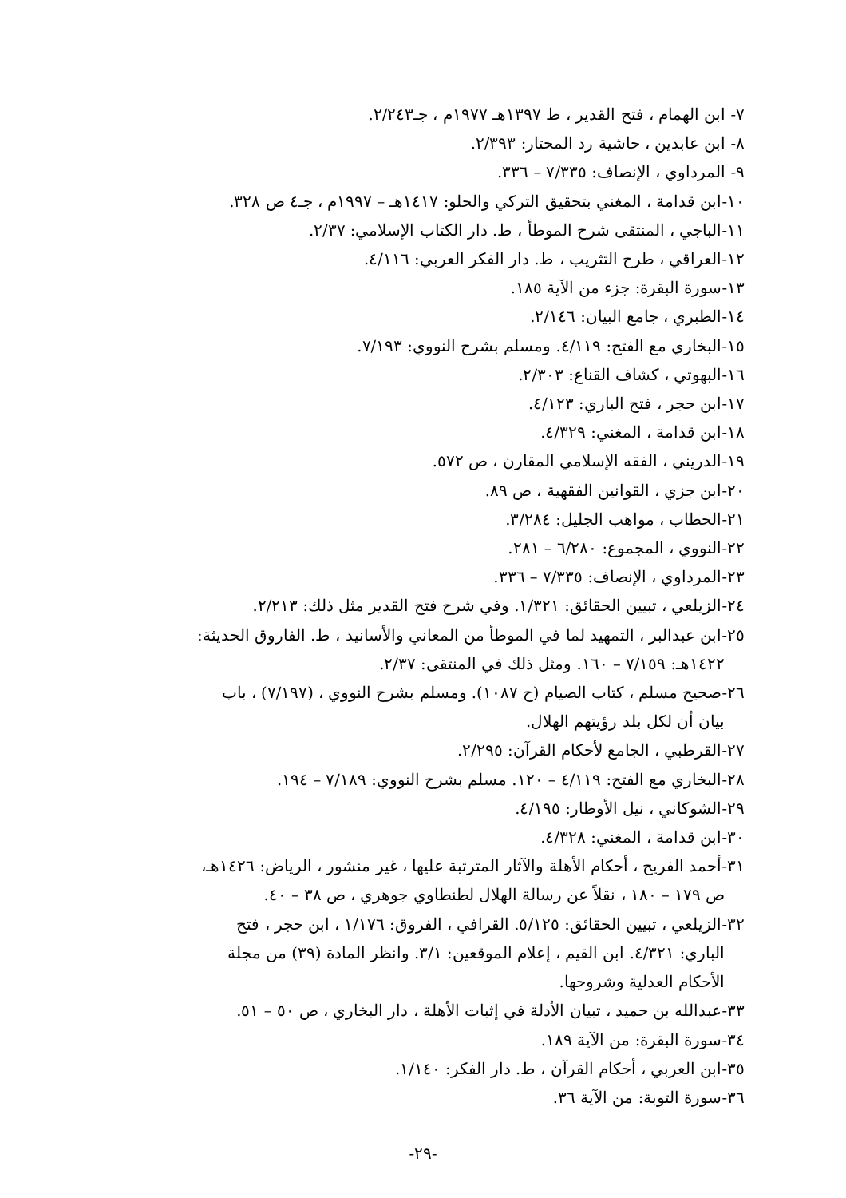٧- ابن الهمام ، فتح القدير ، ط ١٣٩٧هـ ١٩٧٧م ، جـ٢/٢٤٣.
٨- ابن عابدين ، حاشية رد المحتار: ٢/٣٩٣.
٩- المرداوي ، الإنصاف: ٧/٣٣٥ – ٣٣٦.
١٠-ابن قدامة ، المغني بتحقيق التركي والحلو: ١٤١٧هـ – ١٩٩٧م ، جـ٤ ص ٣٢٨.
١١-الباجي ، المنتقى شرح الموطأ ، ط. دار الكتاب الإسلامي: ٢/٣٧.
١٢-العراقي ، طرح التثريب ، ط. دار الفكر العربي: ٤/١١٦.
١٣-سورة البقرة: جزء من الآية ١٨٥.
١٤-الطبري ، جامع البيان: ٢/١٤٦.
١٥-البخاري مع الفتح: ٤/١١٩. ومسلم بشرح النووي: ٧/١٩٣.
١٦-البهوتي ، كشاف القناع: ٢/٣٠٣.
١٧-ابن حجر ، فتح الباري: ٤/١٢٣.
١٨-ابن قدامة ، المغني: ٤/٣٢٩.
١٩-الدريني ، الفقه الإسلامي المقارن ، ص ٥٧٢.
٢٠-ابن جزي ، القوانين الفقهية ، ص ٨٩.
٢١-الحطاب ، مواهب الجليل: ٣/٢٨٤.
٢٢-النووي ، المجموع: ٦/٢٨٠ – ٢٨١.
٢٣-المرداوي ، الإنصاف: ٧/٣٣٥ – ٣٣٦.
٢٤-الزيلعي ، تبيين الحقائق: ١/٣٢١. وفي شرح فتح القدير مثل ذلك: ٢/٢١٣.
٢٥-ابن عبدالبر ، التمهيد لما في الموطأ من المعاني والأسانيد ، ط. الفاروق الحديثة:
١٤٢٢هـ: ٧/١٥٩ – ١٦٠. ومثل ذلك في المنتقى: ٢/٣٧.
٢٦-صحيح مسلم ، كتاب الصيام (ح ١٠٨٧). ومسلم بشرح النووي ، (٧/١٩٧) ، باب
بيان أن لكل بلد رؤيتهم الهلال.
٢٧-القرطبي ، الجامع لأحكام القرآن: ٢/٢٩٥.
٢٨-البخاري مع الفتح: ٤/١١٩ – ١٢٠. مسلم بشرح النووي: ٧/١٨٩ – ١٩٤.
٢٩-الشوكاني ، نيل الأوطار: ٤/١٩٥.
٣٠-ابن قدامة ، المغني: ٤/٣٢٨.
٣١-أحمد الفريح ، أحكام الأهلة والآثار المترتبة عليها ، غير منشور ، الرياض: ١٤٢٦هـ،
ص ١٧٩ – ١٨٠ ، نقلاً عن رسالة الهلال لطنطاوي جوهري ، ص ٣٨ – ٤٠.
٣٢-الزيلعي ، تبيين الحقائق: ٥/١٢٥. القرافي ، الفروق: ١/١٧٦ ، ابن حجر ، فتح
الباري: ٤/٣٢١. ابن القيم ، إعلام الموقعين: ٣/١. وانظر المادة (٣٩) من مجلة
الأحكام العدلية وشروحها.
٣٣-عبدالله بن حميد ، تبيان الأدلة في إثبات الأهلة ، دار البخاري ، ص ٥٠ – ٥١.
٣٤-سورة البقرة: من الآية ١٨٩.
٣٥-ابن العربي ، أحكام القرآن ، ط. دار الفكر: ١/١٤٠.
٣٦-سورة التوبة: من الآية ٣٦.
-٢٩-